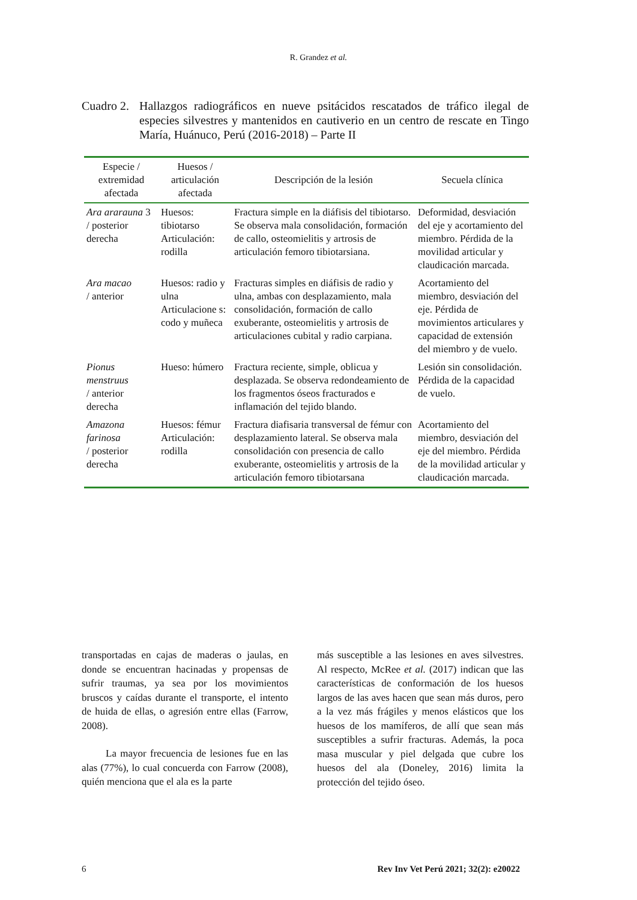R. Grandez et al.
Cuadro 2.
Hallazgos radiográficos en nueve psitácidos rescatados de tráfico ilegal de especies silvestres y mantenidos en cautiverio en un centro de rescate en Tingo María, Huánuco, Perú (2016-2018) – Parte II
| Especie / extremidad afectada | Huesos / articulación afectada | Descripción de la lesión | Secuela clínica |
| --- | --- | --- | --- |
| Ara ararauna 3 / posterior derecha | Huesos: tibiotarso Articulación: rodilla | Fractura simple en la diáfisis del tibiotarso. Se observa mala consolidación, formación de callo, osteomielitis y artrosis de articulación femoro tibiotarsiana. | Deformidad, desviación del eje y acortamiento del miembro. Pérdida de la movilidad articular y claudicación marcada. |
| Ara macao / anterior | Huesos: radio y ulna Articulacione s: codo y muñeca | Fracturas simples en diáfisis de radio y ulna, ambas con desplazamiento, mala consolidación, formación de callo exuberante, osteomielitis y artrosis de articulaciones cubital y radio carpiana. | Acortamiento del miembro, desviación del eje. Pérdida de movimientos articulares y capacidad de extensión del miembro y de vuelo. |
| Pionus menstruus / anterior derecha | Hueso: húmero | Fractura reciente, simple, oblicua y desplazada. Se observa redondeamiento de los fragmentos óseos fracturados e inflamación del tejido blando. | Lesión sin consolidación. Pérdida de la capacidad de vuelo. |
| Amazona farinosa / posterior derecha | Huesos: fémur Articulación: rodilla | Fractura diafisaria transversal de fémur con desplazamiento lateral. Se observa mala consolidación con presencia de callo exuberante, osteomielitis y artrosis de la articulación femoro tibiotarsana | Acortamiento del miembro, desviación del eje del miembro. Pérdida de la movilidad articular y claudicación marcada. |
transportadas en cajas de maderas o jaulas, en donde se encuentran hacinadas y propensas de sufrir traumas, ya sea por los movimientos bruscos y caídas durante el transporte, el intento de huida de ellas, o agresión entre ellas (Farrow, 2008).
La mayor frecuencia de lesiones fue en las alas (77%), lo cual concuerda con Farrow (2008), quién menciona que el ala es la parte
más susceptible a las lesiones en aves silvestres. Al respecto, McRee et al. (2017) indican que las características de conformación de los huesos largos de las aves hacen que sean más duros, pero a la vez más frágiles y menos elásticos que los huesos de los mamíferos, de allí que sean más susceptibles a sufrir fracturas. Además, la poca masa muscular y piel delgada que cubre los huesos del ala (Doneley, 2016) limita la protección del tejido óseo.
6 Rev Inv Vet Perú 2021; 32(2): e20022